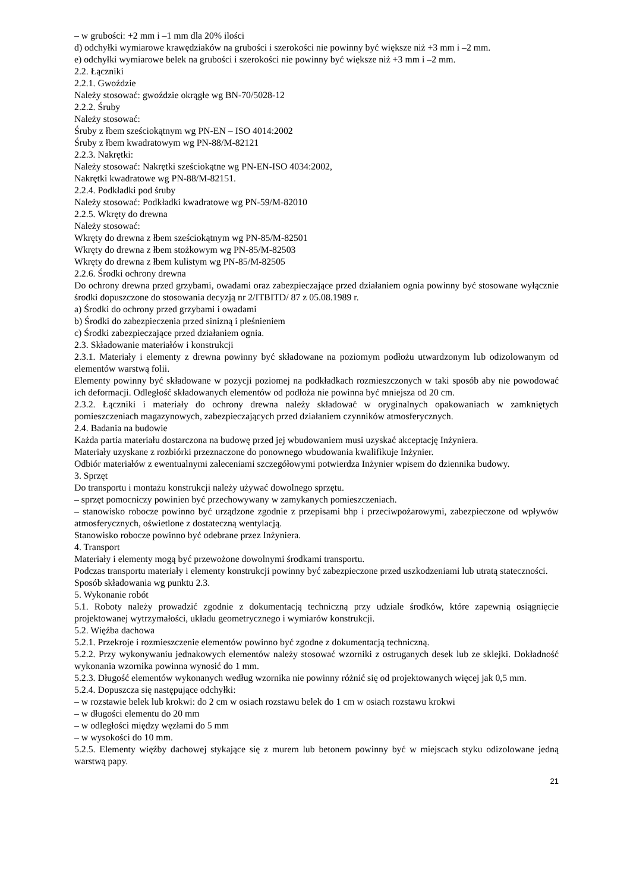– w grubości: +2 mm i –1 mm dla 20% ilości
d) odchyłki wymiarowe krawędziaków na grubości i szerokości nie powinny być większe niż +3 mm i –2 mm.
e) odchyłki wymiarowe belek na grubości i szerokości nie powinny być większe niż +3 mm i –2 mm.
2.2. Łączniki
2.2.1. Gwoździe
Należy stosować: gwoździe okrągłe wg BN-70/5028-12
2.2.2. Śruby
Należy stosować:
Śruby z łbem sześciokątnym wg PN-EN – ISO 4014:2002
Śruby z łbem kwadratowym wg PN-88/M-82121
2.2.3. Nakrętki:
Należy stosować: Nakrętki sześciokątne wg PN-EN-ISO 4034:2002,
Nakrętki kwadratowe wg PN-88/M-82151.
2.2.4. Podkładki pod śruby
Należy stosować: Podkładki kwadratowe wg PN-59/M-82010
2.2.5. Wkręty do drewna
Należy stosować:
Wkręty do drewna z łbem sześciokątnym wg PN-85/M-82501
Wkręty do drewna z łbem stożkowym wg PN-85/M-82503
Wkręty do drewna z łbem kulistym wg PN-85/M-82505
2.2.6. Środki ochrony drewna
Do ochrony drewna przed grzybami, owadami oraz zabezpieczające przed działaniem ognia powinny być stosowane wyłącznie środki dopuszczone do stosowania decyzją nr 2/ITBITD/ 87 z 05.08.1989 r.
a) Środki do ochrony przed grzybami i owadami
b) Środki do zabezpieczenia przed sinizną i pleśnieniem
c) Środki zabezpieczające przed działaniem ognia.
2.3. Składowanie materiałów i konstrukcji
2.3.1. Materiały i elementy z drewna powinny być składowane na poziomym podłożu utwardzonym lub odizolowanym od elementów warstwą folii.
Elementy powinny być składowane w pozycji poziomej na podkładkach rozmieszczonych w taki sposób aby nie powodować ich deformacji. Odległość składowanych elementów od podłoża nie powinna być mniejsza od 20 cm.
2.3.2. Łączniki i materiały do ochrony drewna należy składować w oryginalnych opakowaniach w zamkniętych pomieszczeniach magazynowych, zabezpieczających przed działaniem czynników atmosferycznych.
2.4. Badania na budowie
Każda partia materiału dostarczona na budowę przed jej wbudowaniem musi uzyskać akceptację Inżyniera.
Materiały uzyskane z rozbiórki przeznaczone do ponownego wbudowania kwalifikuje Inżynier.
Odbiór materiałów z ewentualnymi zaleceniami szczegółowymi potwierdza Inżynier wpisem do dziennika budowy.
3. Sprzęt
Do transportu i montażu konstrukcji należy używać dowolnego sprzętu.
– sprzęt pomocniczy powinien być przechowywany w zamykanych pomieszczeniach.
– stanowisko robocze powinno być urządzone zgodnie z przepisami bhp i przeciwpożarowymi, zabezpieczone od wpływów atmosferycznych, oświetlone z dostateczną wentylacją.
Stanowisko robocze powinno być odebrane przez Inżyniera.
4. Transport
Materiały i elementy mogą być przewożone dowolnymi środkami transportu.
Podczas transportu materiały i elementy konstrukcji powinny być zabezpieczone przed uszkodzeniami lub utratą stateczności.
Sposób składowania wg punktu 2.3.
5. Wykonanie robót
5.1. Roboty należy prowadzić zgodnie z dokumentacją techniczną przy udziale środków, które zapewnią osiągnięcie projektowanej wytrzymałości, układu geometrycznego i wymiarów konstrukcji.
5.2. Więźba dachowa
5.2.1. Przekroje i rozmieszczenie elementów powinno być zgodne z dokumentacją techniczną.
5.2.2. Przy wykonywaniu jednakowych elementów należy stosować wzorniki z ostruganych desek lub ze sklejki. Dokładność wykonania wzornika powinna wynosić do 1 mm.
5.2.3. Długość elementów wykonanych według wzornika nie powinny różnić się od projektowanych więcej jak 0,5 mm.
5.2.4. Dopuszcza się następujące odchyłki:
– w rozstawie belek lub krokwi: do 2 cm w osiach rozstawu belek do 1 cm w osiach rozstawu krokwi
– w długości elementu do 20 mm
– w odległości między węzłami do 5 mm
– w wysokości do 10 mm.
5.2.5. Elementy więźby dachowej stykające się z murem lub betonem powinny być w miejscach styku odizolowane jedną warstwą papy.
21